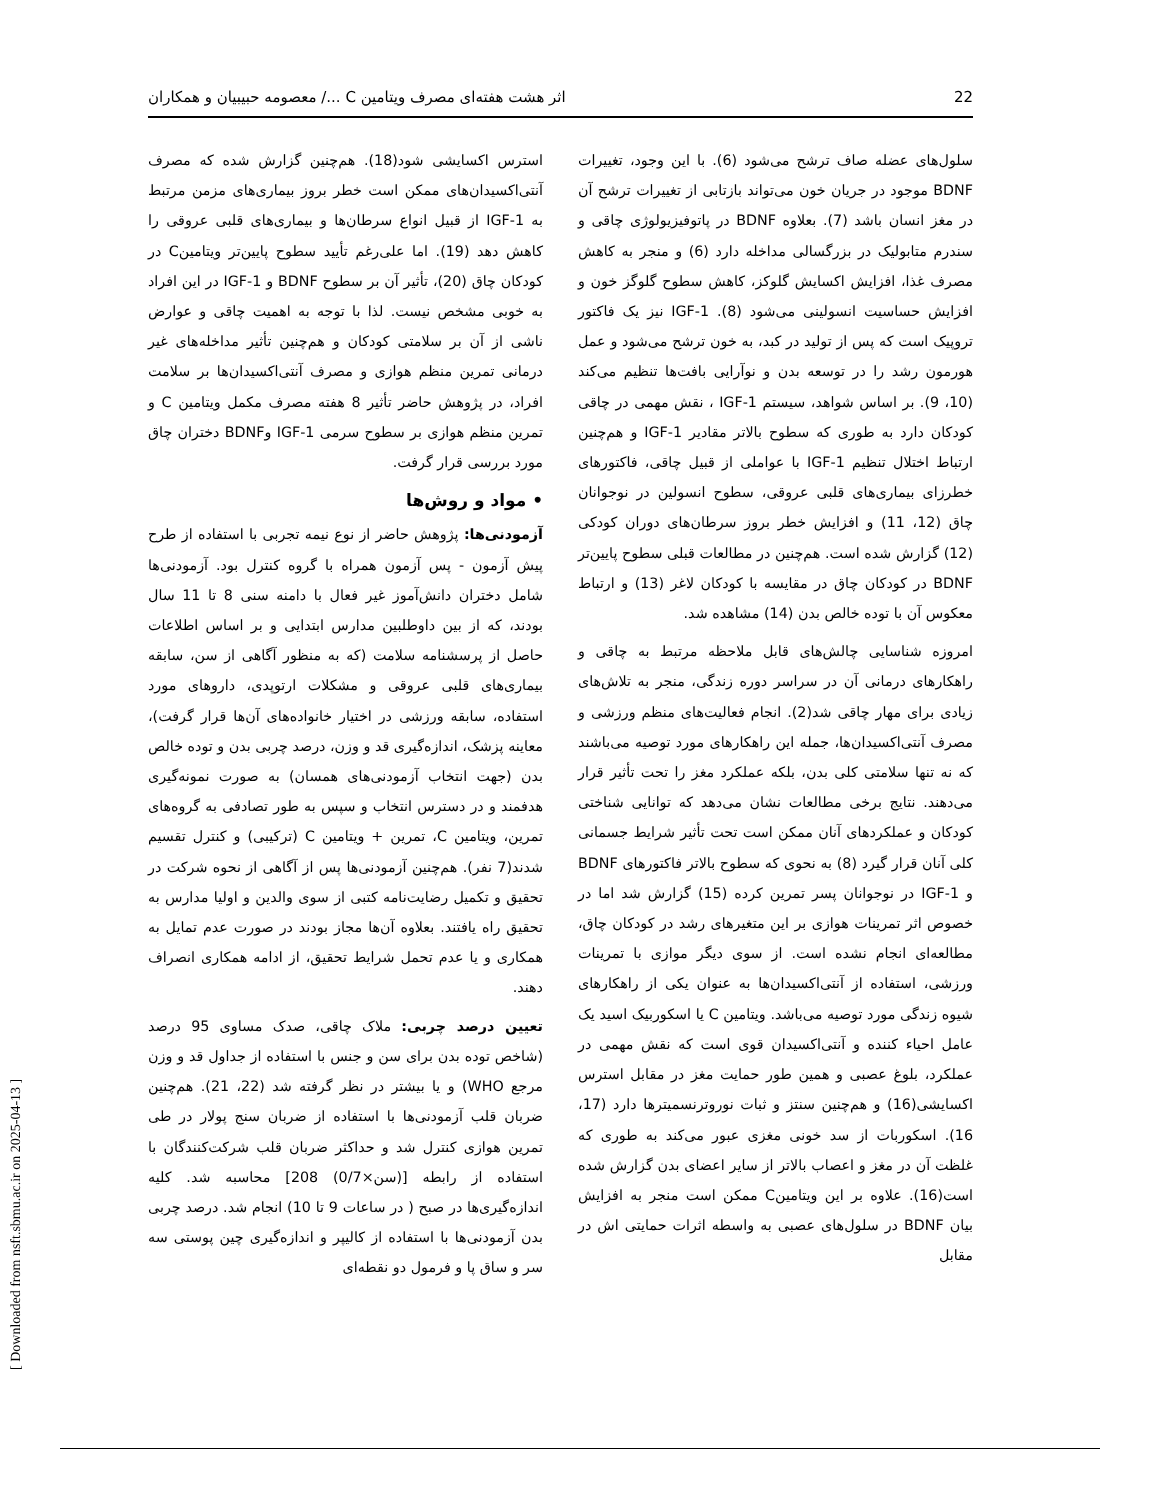اثر هشت هفته‌ای مصرف ویتامین C .../ معصومه حبیبیان و همکاران 22
سلول‌های عضله صاف ترشح می‌شود (6). با این وجود، تغییرات BDNF موجود در جریان خون می‌تواند بازتابی از تغییرات ترشح آن در مغز انسان باشد (7). بعلاوه BDNF در پاتوفیزیولوژی چاقی و سندرم متابولیک در بزرگسالی مداخله دارد (6) و منجر به کاهش مصرف غذا، افزایش اکسایش گلوکز، کاهش سطوح گلوگز خون و افزایش حساسیت انسولینی می‌شود (8). IGF-1 نیز یک فاکتور تروپیک است که پس از تولید در کبد، به خون ترشح می‌شود و عمل هورمون رشد را در توسعه بدن و نوآرایی بافت‌ها تنظیم می‌کند (10، 9). بر اساس شواهد، سیستم IGF-1 ، نقش مهمی در چاقی کودکان دارد به طوری که سطوح بالاتر مقادیر IGF-1 و هم‌چنین ارتباط اختلال تنظیم IGF-1 با عواملی از قبیل چاقی، فاکتورهای خطرزای بیماری‌های قلبی عروقی، سطوح انسولین در نوجوانان چاق (12، 11) و افزایش خطر بروز سرطان‌های دوران کودکی (12) گزارش شده است. هم‌چنین در مطالعات قبلی سطوح پایین‌تر BDNF در کودکان چاق در مقایسه با کودکان لاغر (13) و ارتباط معکوس آن با توده خالص بدن (14) مشاهده شد.
امروزه شناسایی چالش‌های قابل ملاحظه مرتبط به چاقی و راهکارهای درمانی آن در سراسر دوره زندگی، منجر به تلاش‌های زیادی برای مهار چاقی شد(2). انجام فعالیت‌های منظم ورزشی و مصرف آنتی‌اکسیدان‌ها، جمله این راهکارهای مورد توصیه می‌باشند که نه تنها سلامتی کلی بدن، بلکه عملکرد مغز را تحت تأثیر قرار می‌دهند. نتایج برخی مطالعات نشان می‌دهد که توانایی شناختی کودکان و عملکردهای آنان ممکن است تحت تأثیر شرایط جسمانی کلی آنان قرار گیرد (8) به نحوی که سطوح بالاتر فاکتورهای BDNF و IGF-1 در نوجوانان پسر تمرین کرده (15) گزارش شد اما در خصوص اثر تمرینات هوازی بر این متغیرهای رشد در کودکان چاق، مطالعه‌ای انجام نشده است. از سوی دیگر موازی با تمرینات ورزشی، استفاده از آنتی‌اکسیدان‌ها به عنوان یکی از راهکارهای شیوه زندگی مورد توصیه می‌باشد. ویتامین C یا اسکوربیک اسید یک عامل احیاء کننده و آنتی‌اکسیدان قوی است که نقش مهمی در عملکرد، بلوغ عصبی و همین طور حمایت مغز در مقابل استرس اکسایشی(16) و هم‌چنین سنتز و ثبات نوروترنسمیترها دارد (17، 16). اسکوربات از سد خونی مغزی عبور می‌کند به طوری که غلظت آن در مغز و اعصاب بالاتر از سایر اعضای بدن گزارش شده است(16). علاوه بر این ویتامینC ممکن است منجر به افزایش بیان BDNF در سلول‌های عصبی به واسطه اثرات حمایتی اش در مقابل
استرس اکسایشی شود(18). هم‌چنین گزارش شده که مصرف آنتی‌اکسیدان‌های ممکن است خطر بروز بیماری‌های مزمن مرتبط به IGF-1 از قبیل انواع سرطان‌ها و بیماری‌های قلبی عروقی را کاهش دهد (19). اما علی‌رغم تأیید سطوح پایین‌تر ویتامینC در کودکان چاق (20)، تأثیر آن بر سطوح BDNF و IGF-1 در این افراد به خوبی مشخص نیست. لذا با توجه به اهمیت چاقی و عوارض ناشی از آن بر سلامتی کودکان و هم‌چنین تأثیر مداخله‌های غیر درمانی تمرین منظم هوازی و مصرف آنتی‌اکسیدان‌ها بر سلامت افراد، در پژوهش حاضر تأثیر 8 هفته مصرف مکمل ویتامین C و تمرین منظم هوازی بر سطوح سرمی IGF-1 وBDNF دختران چاق مورد بررسی قرار گرفت.
• مواد و روش‌ها
آزمودنی‌ها: پژوهش حاضر از نوع نیمه تجربی با استفاده از طرح پیش آزمون - پس آزمون همراه با گروه کنترل بود. آزمودنی‌ها شامل دختران دانش‌آموز غیر فعال با دامنه سنی 8 تا 11 سال بودند، که از بین داوطلبین مدارس ابتدایی و بر اساس اطلاعات حاصل از پرسشنامه سلامت (که به منظور آگاهی از سن، سابقه بیماری‌های قلبی عروقی و مشکلات ارتوپدی، داروهای مورد استفاده، سابقه ورزشی در اختیار خانواده‌های آن‌ها قرار گرفت)، معاینه پزشک، اندازه‌گیری قد و وزن، درصد چربی بدن و توده خالص بدن (جهت انتخاب آزمودنی‌های همسان) به صورت نمونه‌گیری هدفمند و در دسترس انتخاب و سپس به طور تصادفی به گروه‌های تمرین، ویتامین C، تمرین + ویتامین C (ترکیبی) و کنترل تقسیم شدند(7 نفر). هم‌چنین آزمودنی‌ها پس از آگاهی از نحوه شرکت در تحقیق و تکمیل رضایت‌نامه کتبی از سوی والدین و اولیا مدارس به تحقیق راه یافتند. بعلاوه آن‌ها مجاز بودند در صورت عدم تمایل به همکاری و یا عدم تحمل شرایط تحقیق، از ادامه همکاری انصراف دهند.
تعیین درصد چربی: ملاک چاقی، صدک مساوی 95 درصد (شاخص توده بدن برای سن و جنس با استفاده از جداول قد و وزن مرجع WHO) و یا بیشتر در نظر گرفته شد (22، 21). هم‌چنین ضربان قلب آزمودنی‌ها با استفاده از ضربان سنج پولار در طی تمرین هوازی کنترل شد و حداکثر ضربان قلب شرکت‌کنندگان با استفاده از رابطه [(سن×0/7) 208] محاسبه شد. کلیه اندازه‌گیری‌ها در صبح ( در ساعات 9 تا 10) انجام شد. درصد چربی بدن آزمودنی‌ها با استفاده از کالیپر و اندازه‌گیری چین پوستی سه سر و ساق پا و فرمول دو نقطه‌ای
[ Downloaded from nsft.sbmu.ac.ir on 2025-04-13 ]